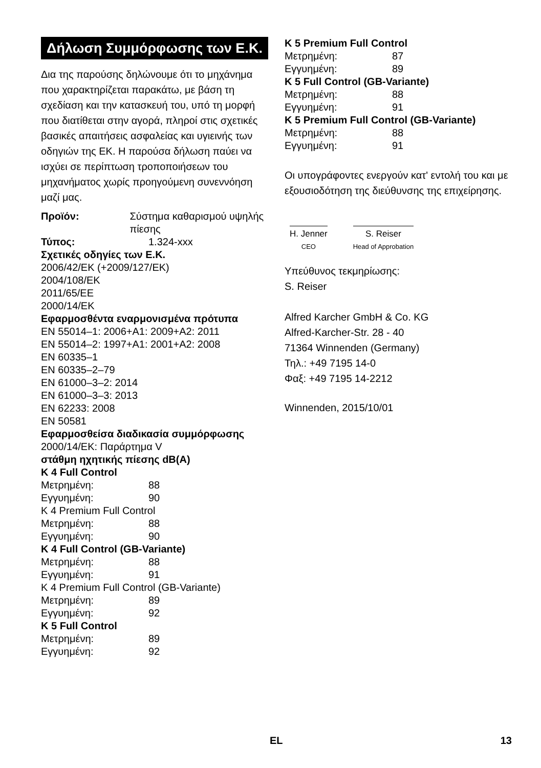Δήλωση Συμμόρφωσης των Ε.Κ.
Δια της παρούσης δηλώνουμε ότι το μηχάνημα που χαρακτηρίζεται παρακάτω, με βάση τη σχεδίαση και την κατασκευή του, υπό τη μορφή που διατίθεται στην αγορά, πληροί στις σχετικές βασικές απαιτήσεις ασφαλείας και υγιεινής των οδηγιών της ΕΚ. Η παρούσα δήλωση παύει να ισχύει σε περίπτωση τροποποιήσεων του μηχανήματος χωρίς προηγούμενη συνεννόηση μαζί μας.
Προϊόν: Σύστημα καθαρισμού υψηλής πίεσης
Τύπος: 1.324-xxx
Σχετικές οδηγίες των Ε.Κ.
2006/42/ΕΚ (+2009/127/ΕΚ)
2004/108/ΕΚ
2011/65/EE
2000/14/ΕΚ
Εφαρμοσθέντα εναρμονισμένα πρότυπα
EN 55014–1: 2006+A1: 2009+A2: 2011
EN 55014–2: 1997+A1: 2001+A2: 2008
EN 60335–1
EN 60335–2–79
EN 61000–3–2: 2014
EN 61000–3–3: 2013
EN 62233: 2008
EN 50581
Εφαρμοσθείσα διαδικασία συμμόρφωσης
2000/14/ΕΚ: Παράρτημα V
στάθμη ηχητικής πίεσης dB(A)
K 4 Full Control
Μετρημένη: 88
Εγγυημένη: 90
K 4 Premium Full Control
Μετρημένη: 88
Εγγυημένη: 90
K 4 Full Control (GB-Variante)
Μετρημένη: 88
Εγγυημένη: 91
K 4 Premium Full Control (GB-Variante)
Μετρημένη: 89
Εγγυημένη: 92
K 5 Full Control
Μετρημένη: 89
Εγγυημένη: 92
K 5 Premium Full Control
Μετρημένη: 87
Εγγυημένη: 89
K 5 Full Control (GB-Variante)
Μετρημένη: 88
Εγγυημένη: 91
K 5 Premium Full Control (GB-Variante)
Μετρημένη: 88
Εγγυημένη: 91
Οι υπογράφοντες ενεργούν κατ' εντολή του και με εξουσιοδότηση της διεύθυνσης της επιχείρησης.
H. Jenner
CEO
S. Reiser
Head of Approbation
Υπεύθυνος τεκμηρίωσης:
S. Reiser
Alfred Karcher GmbH & Co. KG
Alfred-Karcher-Str. 28 - 40
71364 Winnenden (Germany)
Τηλ.: +49 7195 14-0
Φαξ: +49 7195 14-2212
Winnenden, 2015/10/01
EL 13